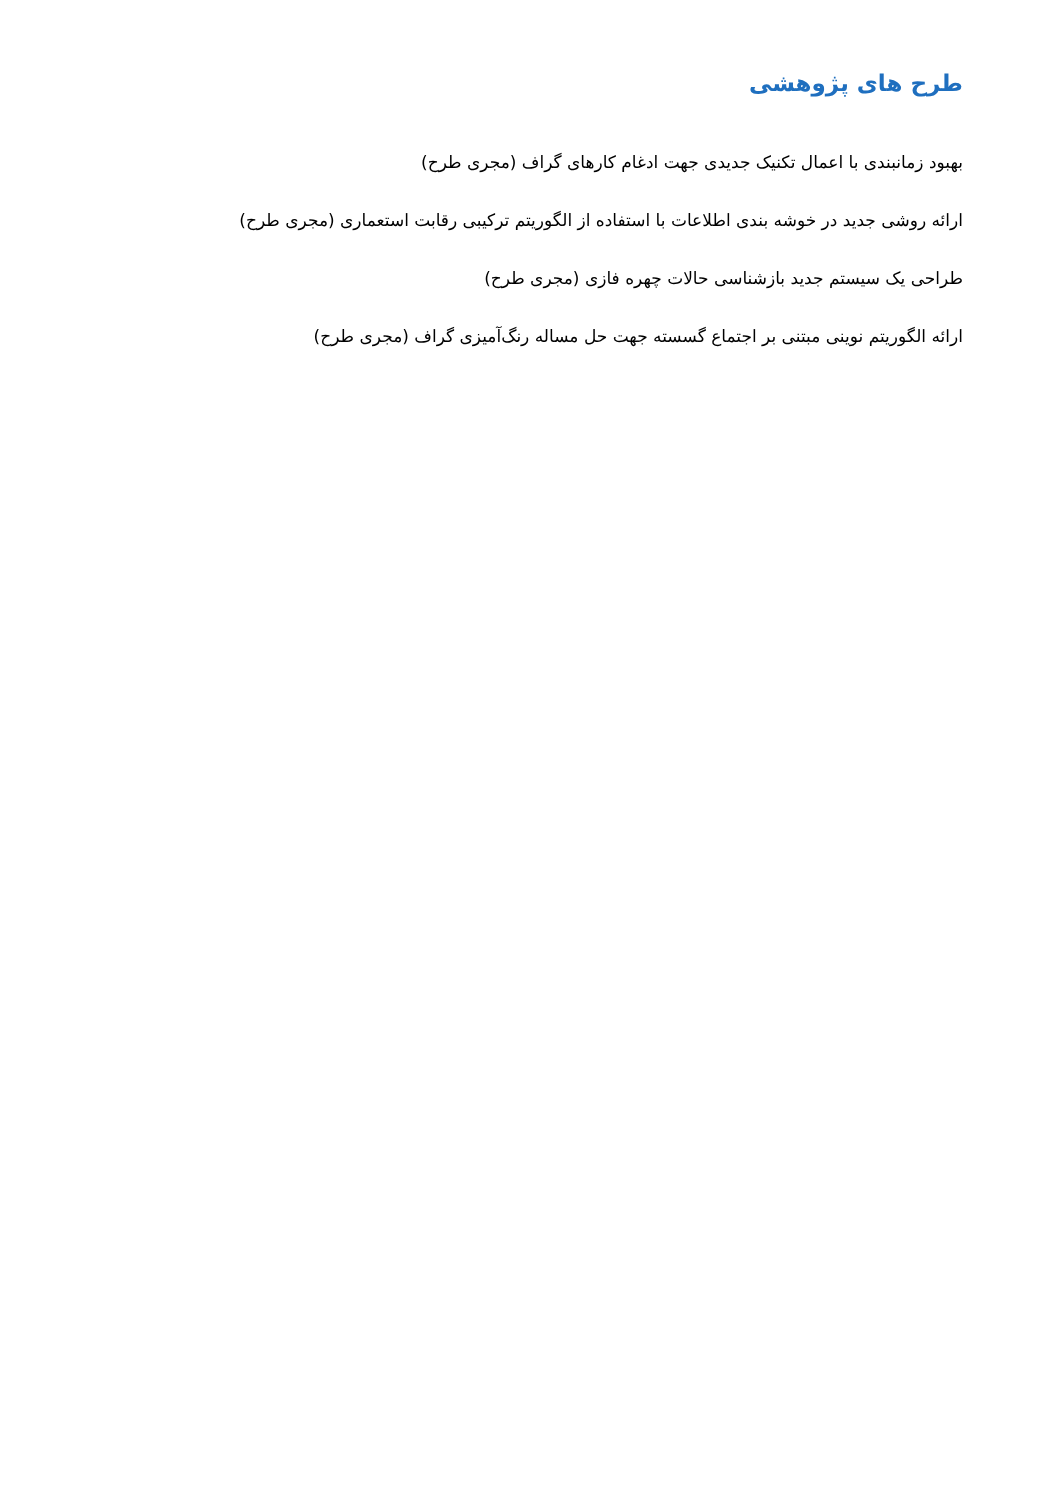طرح های پژوهشی
بهبود زمانبندی با اعمال تکنیک جدیدی جهت ادغام کارهای گراف (مجری طرح)
ارائه روشی جدید در خوشه بندی اطلاعات با استفاده از الگوریتم ترکیبی رقابت استعماری (مجری طرح)
طراحی یک سیستم جدید بازشناسی حالات چهره فازی (مجری طرح)
ارائه الگوریتم نوینی مبتنی بر اجتماع گسسته جهت حل مساله رنگ‌آمیزی گراف (مجری طرح)